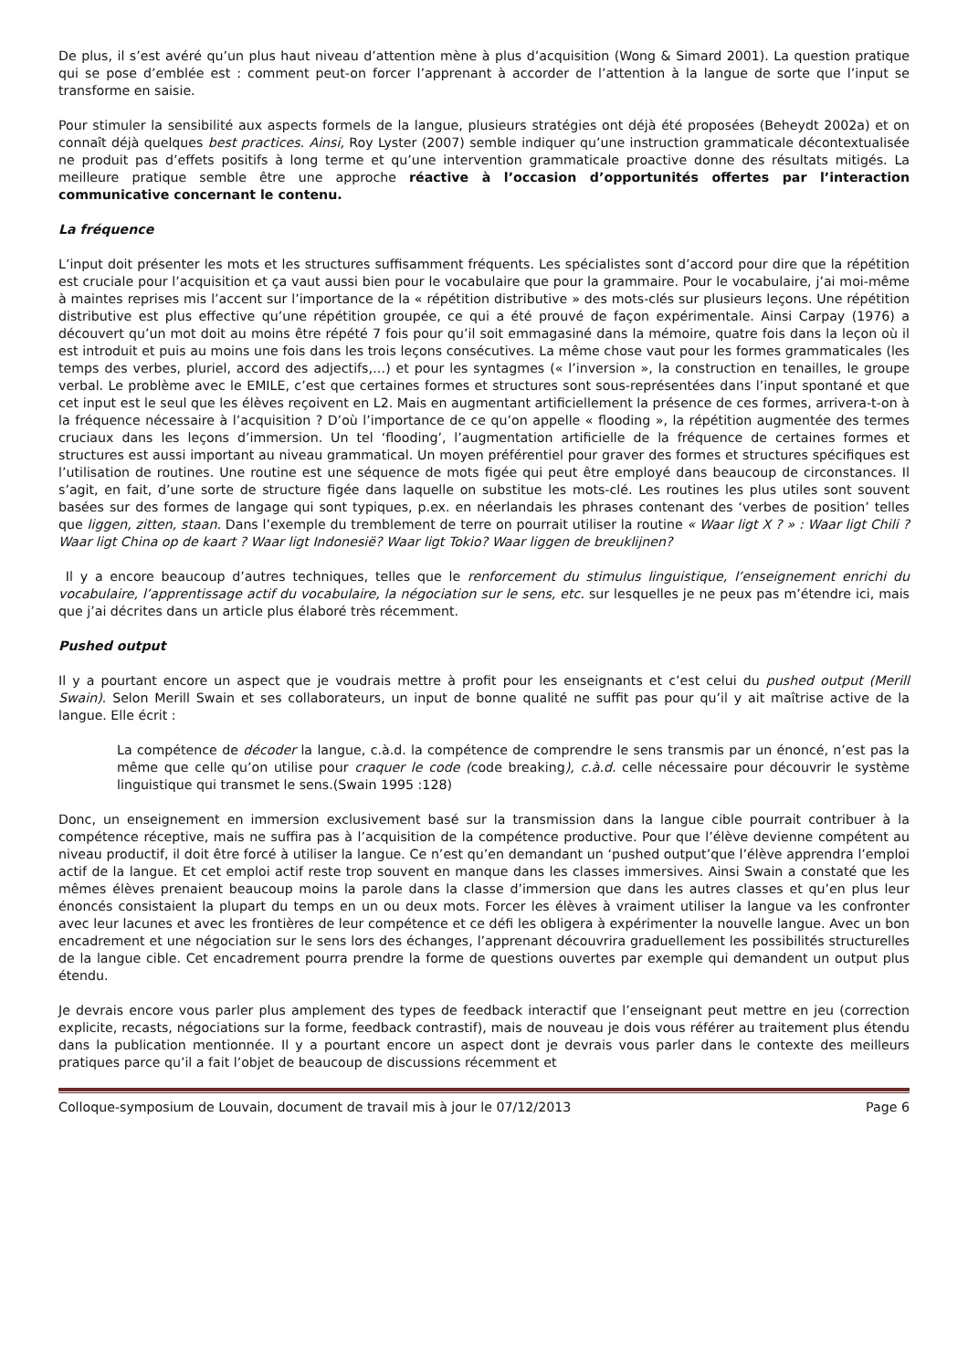De plus, il s’est avéré qu’un plus haut niveau d’attention mène à plus d’acquisition (Wong & Simard 2001). La question pratique qui se pose d’emblée est : comment peut-on forcer l’apprenant à accorder de l’attention à la langue de sorte que l’input se transforme en saisie.
Pour stimuler la sensibilité aux aspects formels de la langue, plusieurs stratégies ont déjà été proposées (Beheydt 2002a) et on connaît déjà quelques best practices. Ainsi, Roy Lyster (2007) semble indiquer qu’une instruction grammaticale décontextualisée ne produit pas d’effets positifs à long terme et qu’une intervention grammaticale proactive donne des résultats mitigés. La meilleure pratique semble être une approche réactive à l’occasion d’opportunités offertes par l’interaction communicative concernant le contenu.
La fréquence
L’input doit présenter les mots et les structures suffisamment fréquents. Les spécialistes sont d’accord pour dire que la répétition est cruciale pour l’acquisition et ça vaut aussi bien pour le vocabulaire que pour la grammaire. Pour le vocabulaire, j’ai moi-même à maintes reprises mis l’accent sur l’importance de la « répétition distributive » des mots-clés sur plusieurs leçons. Une répétition distributive est plus effective qu’une répétition groupée, ce qui a été prouvé de façon expérimentale. Ainsi Carpay (1976) a découvert qu’un mot doit au moins être répété 7 fois pour qu’il soit emmagasiné dans la mémoire, quatre fois dans la leçon où il est introduit et puis au moins une fois dans les trois leçons consécutives. La même chose vaut pour les formes grammaticales (les temps des verbes, pluriel, accord des adjectifs,…) et pour les syntagmes (« l’inversion », la construction en tenailles, le groupe verbal. Le problème avec le EMILE, c’est que certaines formes et structures sont sous-représentées dans l’input spontané et que cet input est le seul que les élèves reçoivent en L2. Mais en augmentant artificiellement la présence de ces formes, arrivera-t-on à la fréquence nécessaire à l’acquisition ? D’où l’importance de ce qu’on appelle « flooding », la répétition augmentée des termes cruciaux dans les leçons d’immersion. Un tel ‘flooding’, l’augmentation artificielle de la fréquence de certaines formes et structures est aussi important au niveau grammatical. Un moyen préférentiel pour graver des formes et structures spécifiques est l’utilisation de routines. Une routine est une séquence de mots figée qui peut être employé dans beaucoup de circonstances. Il s’agit, en fait, d’une sorte de structure figée dans laquelle on substitue les mots-clé. Les routines les plus utiles sont souvent basées sur des formes de langage qui sont typiques, p.ex. en néerlandais les phrases contenant des ‘verbes de position’ telles que liggen, zitten, staan. Dans l’exemple du tremblement de terre on pourrait utiliser la routine « Waar ligt X ? » : Waar ligt Chili ? Waar ligt China op de kaart ? Waar ligt Indonesië? Waar ligt Tokio? Waar liggen de breuklijnen?
Il y a encore beaucoup d’autres techniques, telles que le renforcement du stimulus linguistique, l’enseignement enrichi du vocabulaire, l’apprentissage actif du vocabulaire, la négociation sur le sens, etc. sur lesquelles je ne peux pas m’étendre ici, mais que j’ai décrites dans un article plus élaboré très récemment.
Pushed output
Il y a pourtant encore un aspect que je voudrais mettre à profit pour les enseignants et c’est celui du pushed output (Merill Swain). Selon Merill Swain et ses collaborateurs, un input de bonne qualité ne suffit pas pour qu’il y ait maîtrise active de la langue. Elle écrit :
La compétence de décoder la langue, c.à.d. la compétence de comprendre le sens transmis par un énoncé, n’est pas la même que celle qu’on utilise pour craquer le code (code breaking), c.à.d. celle nécessaire pour découvrir le système linguistique qui transmet le sens.(Swain 1995 :128)
Donc, un enseignement en immersion exclusivement basé sur la transmission dans la langue cible pourrait contribuer à la compétence réceptive, mais ne suffira pas à l’acquisition de la compétence productive. Pour que l’élève devienne compétent au niveau productif, il doit être forcé à utiliser la langue. Ce n’est qu’en demandant un ‘pushed output’que l’élève apprendra l’emploi actif de la langue. Et cet emploi actif reste trop souvent en manque dans les classes immersives. Ainsi Swain a constaté que les mêmes élèves prenaient beaucoup moins la parole dans la classe d’immersion que dans les autres classes et qu’en plus leur énoncés consistaient la plupart du temps en un ou deux mots. Forcer les élèves à vraiment utiliser la langue va les confronter avec leur lacunes et avec les frontières de leur compétence et ce défi les obligera à expérimenter la nouvelle langue. Avec un bon encadrement et une négociation sur le sens lors des échanges, l’apprenant découvrira graduellement les possibilités structurelles de la langue cible. Cet encadrement pourra prendre la forme de questions ouvertes par exemple qui demandent un output plus étendu.
Je devrais encore vous parler plus amplement des types de feedback interactif que l’enseignant peut mettre en jeu (correction explicite, recasts, négociations sur la forme, feedback contrastif), mais de nouveau je dois vous référer au traitement plus étendu dans la publication mentionnée. Il y a pourtant encore un aspect dont je devrais vous parler dans le contexte des meilleurs pratiques parce qu’il a fait l’objet de beaucoup de discussions récemment et
Colloque-symposium de Louvain, document de travail mis à jour le 07/12/2013 Page 6